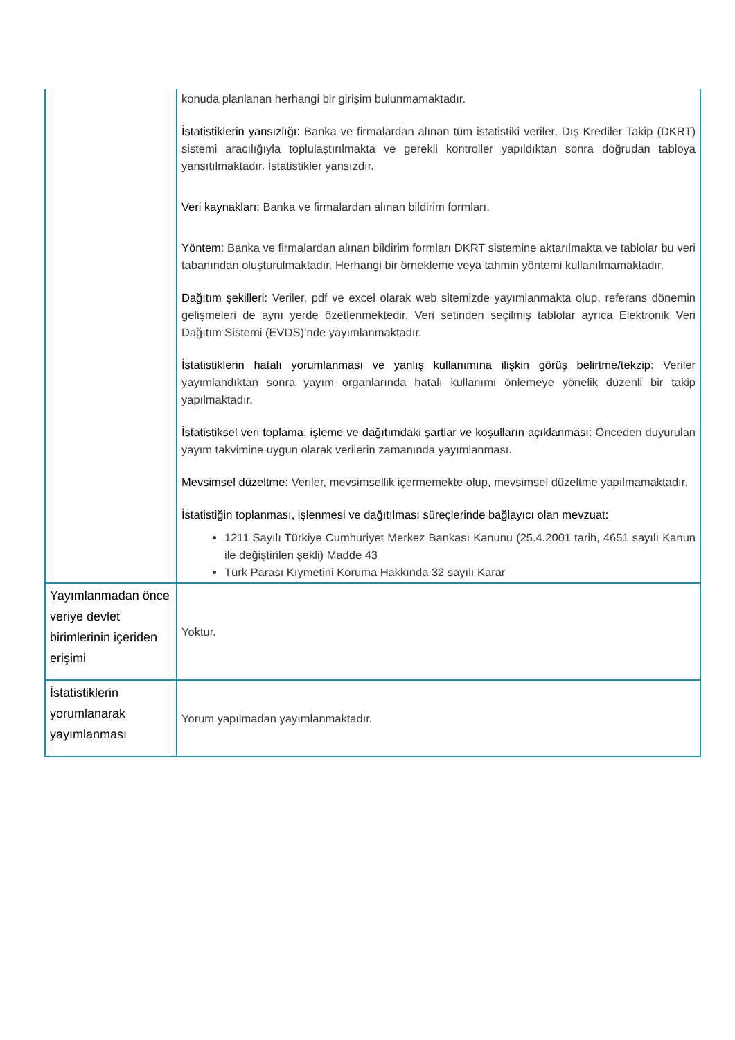| | konuda planlanan herhangi bir girişim bulunmamaktadır. İstatistiklerin yansızlığı: Banka ve firmalardan alınan tüm istatistiki veriler, Dış Krediler Takip (DKRT) sistemi aracılığıyla toplulaştırılmakta ve gerekli kontroller yapıldıktan sonra doğrudan tabloya yansıtılmaktadır. İstatistikler yansızdır. Veri kaynakları: Banka ve firmalardan alınan bildirim formları. Yöntem: Banka ve firmalardan alınan bildirim formları DKRT sistemine aktarılmakta ve tablolar bu veri tabanından oluşturulmaktadır. Herhangi bir örnekleme veya tahmin yöntemi kullanılmamaktadır. Dağıtım şekilleri: Veriler, pdf ve excel olarak web sitemizde yayımlanmakta olup, referans dönemin gelişmeleri de aynı yerde özetlenmektedir. Veri setinden seçilmiş tablolar ayrıca Elektronik Veri Dağıtım Sistemi (EVDS)’nde yayımlanmaktadır. İstatistiklerin hatalı yorumlanması ve yanlış kullanımına ilişkin görüş belirtme/tekzip : Veriler yayımlandıktan sonra yayım organlarında hatalı kullanımı önlemeye yönelik düzenli bir takip yapılmaktadır. İstatistiksel veri toplama, işleme ve dağıtımdaki şartlar ve koşulların açıklanması: Önceden duyurulan yayım takvimine uygun olarak verilerin zamanında yayımlanması. Mevsimsel düzeltme: Veriler, mevsimsellik içermemekte olup, mevsimsel düzeltme yapılmamaktadır. İstatistiğin toplanması, işlenmesi ve dağıtılması süreçlerinde bağlayıcı olan mevzuat: 1211 Sayılı Türkiye Cumhuriyet Merkez Bankası Kanunu (25.4.2001 tarih, 4651 sayılı Kanun ile değiştirilen şekli) Madde 43 Türk Parası Kıymetini Koruma Hakkında 32 sayılı Karar |
| Yayımlanmadan önce veriye devlet birimlerinin içeriden erişimi | Yoktur. |
| İstatistiklerin yorumlanarak yayımlanması | Yorum yapılmadan yayımlanmaktadır. |